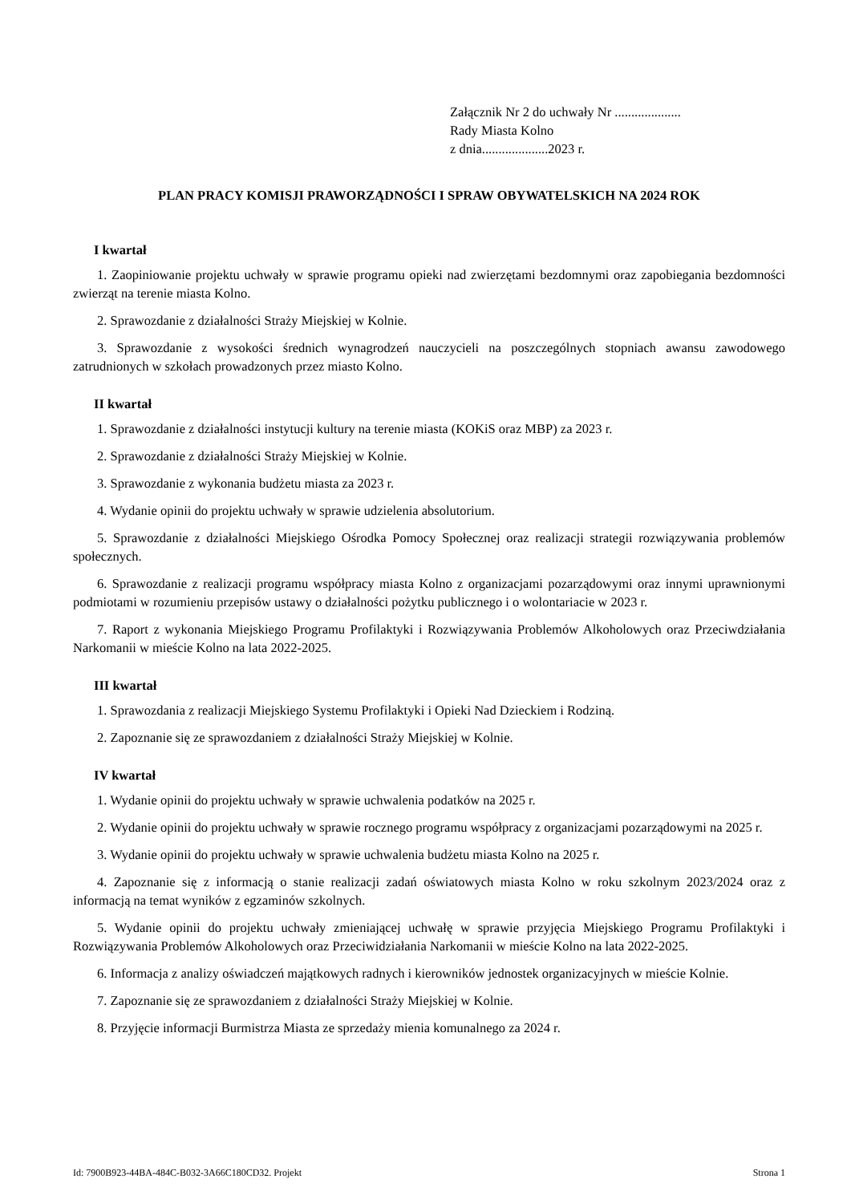Załącznik Nr 2 do uchwały Nr ....................
Rady Miasta Kolno
z dnia....................2023 r.
PLAN PRACY KOMISJI PRAWORZĄDNOŚCI I SPRAW OBYWATELSKICH NA 2024 ROK
I kwartał
1. Zaopiniowanie projektu uchwały w sprawie programu opieki nad zwierzętami bezdomnymi oraz zapobiegania bezdomności zwierząt na terenie miasta Kolno.
2. Sprawozdanie z działalności Straży Miejskiej w Kolnie.
3. Sprawozdanie z wysokości średnich wynagrodzeń nauczycieli na poszczególnych stopniach awansu zawodowego zatrudnionych w szkołach prowadzonych przez miasto Kolno.
II kwartał
1. Sprawozdanie z działalności instytucji kultury na terenie miasta (KOKiS oraz MBP) za 2023 r.
2. Sprawozdanie z działalności Straży Miejskiej w Kolnie.
3. Sprawozdanie z wykonania budżetu miasta za 2023 r.
4. Wydanie opinii do projektu uchwały w sprawie udzielenia absolutorium.
5. Sprawozdanie z działalności Miejskiego Ośrodka Pomocy Społecznej oraz realizacji strategii rozwiązywania problemów społecznych.
6. Sprawozdanie z realizacji programu współpracy miasta Kolno z organizacjami pozarządowymi oraz innymi uprawnionymi podmiotami w rozumieniu przepisów ustawy o działalności pożytku publicznego i o wolontariacie w 2023 r.
7. Raport z wykonania Miejskiego Programu Profilaktyki i Rozwiązywania Problemów Alkoholowych oraz Przeciwdziałania Narkomanii w mieście Kolno na lata 2022-2025.
III kwartał
1. Sprawozdania z realizacji Miejskiego Systemu Profilaktyki i Opieki Nad Dzieckiem i Rodziną.
2. Zapoznanie się ze sprawozdaniem z działalności Straży Miejskiej w Kolnie.
IV kwartał
1. Wydanie opinii do projektu uchwały w sprawie uchwalenia podatków na 2025 r.
2. Wydanie opinii do projektu uchwały w sprawie rocznego programu współpracy z organizacjami pozarządowymi na 2025 r.
3. Wydanie opinii do projektu uchwały w sprawie uchwalenia budżetu miasta Kolno na 2025 r.
4. Zapoznanie się z informacją o stanie realizacji zadań oświatowych miasta Kolno w roku szkolnym 2023/2024 oraz z informacją na temat wyników z egzaminów szkolnych.
5. Wydanie opinii do projektu uchwały zmieniającej uchwałę w sprawie przyjęcia Miejskiego Programu Profilaktyki i Rozwiązywania Problemów Alkoholowych oraz Przeciwidziałania Narkomanii w mieście Kolno na lata 2022-2025.
6. Informacja z analizy oświadczeń majątkowych radnych i kierowników jednostek organizacyjnych w mieście Kolnie.
7. Zapoznanie się ze sprawozdaniem z działalności Straży Miejskiej w Kolnie.
8. Przyjęcie informacji Burmistrza Miasta ze sprzedaży mienia komunalnego za 2024 r.
Id: 7900B923-44BA-484C-B032-3A66C180CD32. Projekt Strona 1